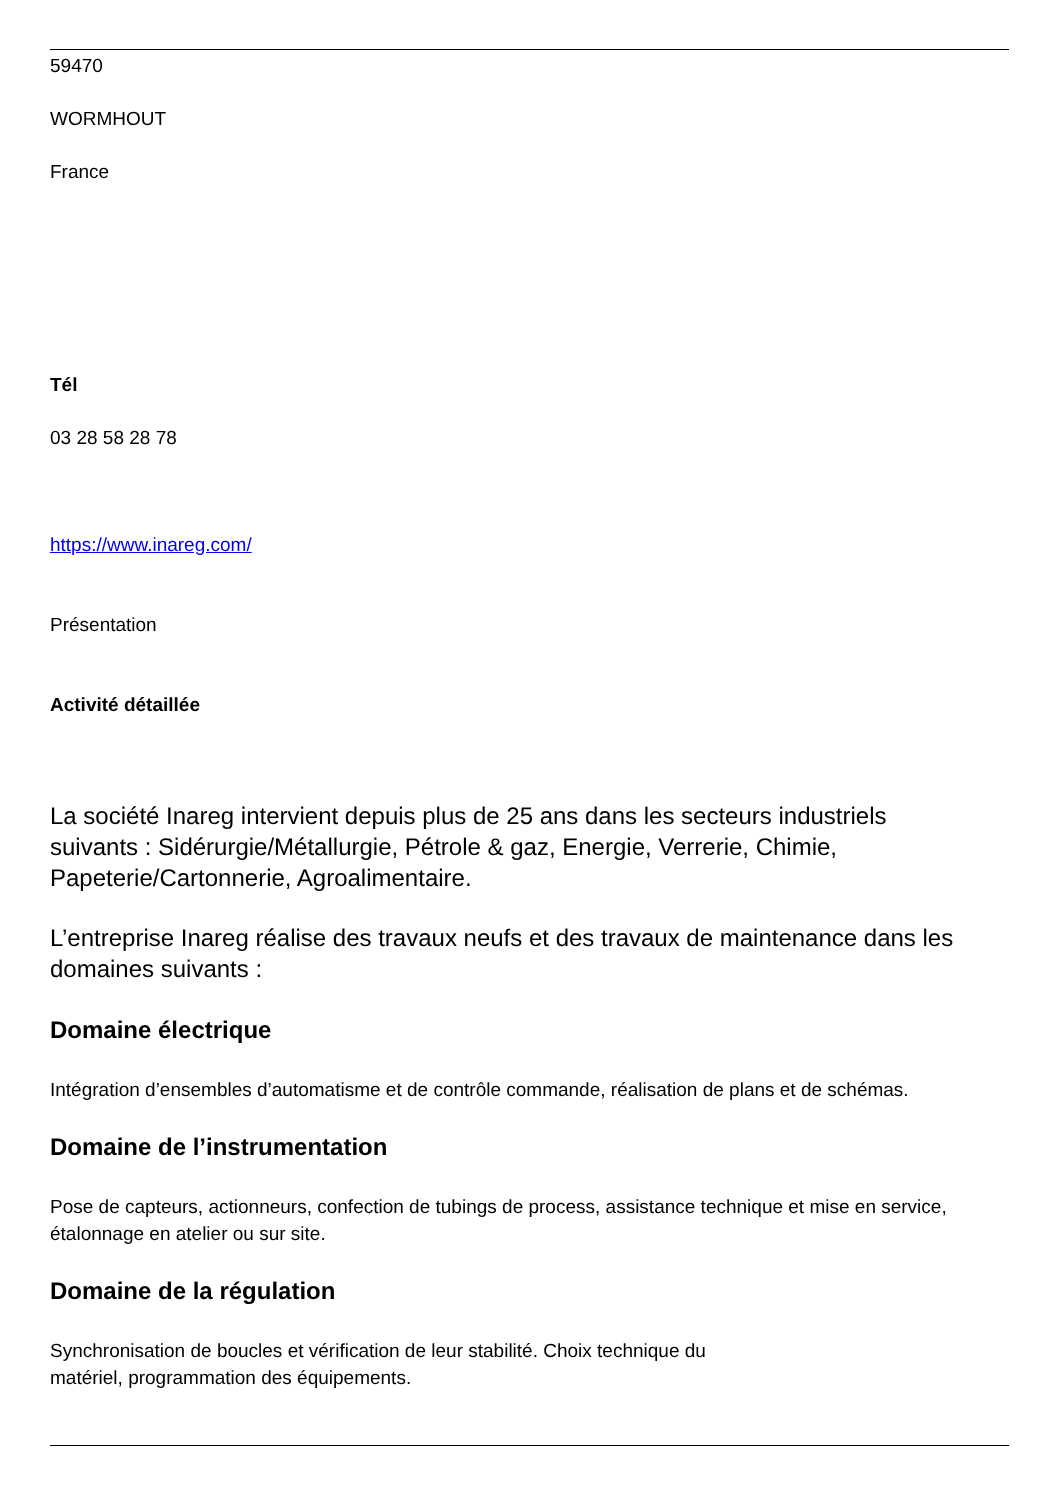59470
WORMHOUT
France
Tél
03 28 58 28 78
https://www.inareg.com/
Présentation
Activité détaillée
La société Inareg intervient depuis plus de 25 ans dans les secteurs industriels suivants : Sidérurgie/Métallurgie, Pétrole & gaz, Energie, Verrerie, Chimie, Papeterie/Cartonnerie, Agroalimentaire.
L’entreprise Inareg réalise des travaux neufs et des travaux de maintenance dans les domaines suivants :
Domaine électrique
Intégration d’ensembles d’automatisme et de contrôle commande, réalisation de plans et de schémas.
Domaine de l’instrumentation
Pose de capteurs, actionneurs, confection de tubings de process, assistance technique et mise en service, étalonnage en atelier ou sur site.
Domaine de la régulation
Synchronisation de boucles et vérification de leur stabilité. Choix technique du
matériel, programmation des équipements.